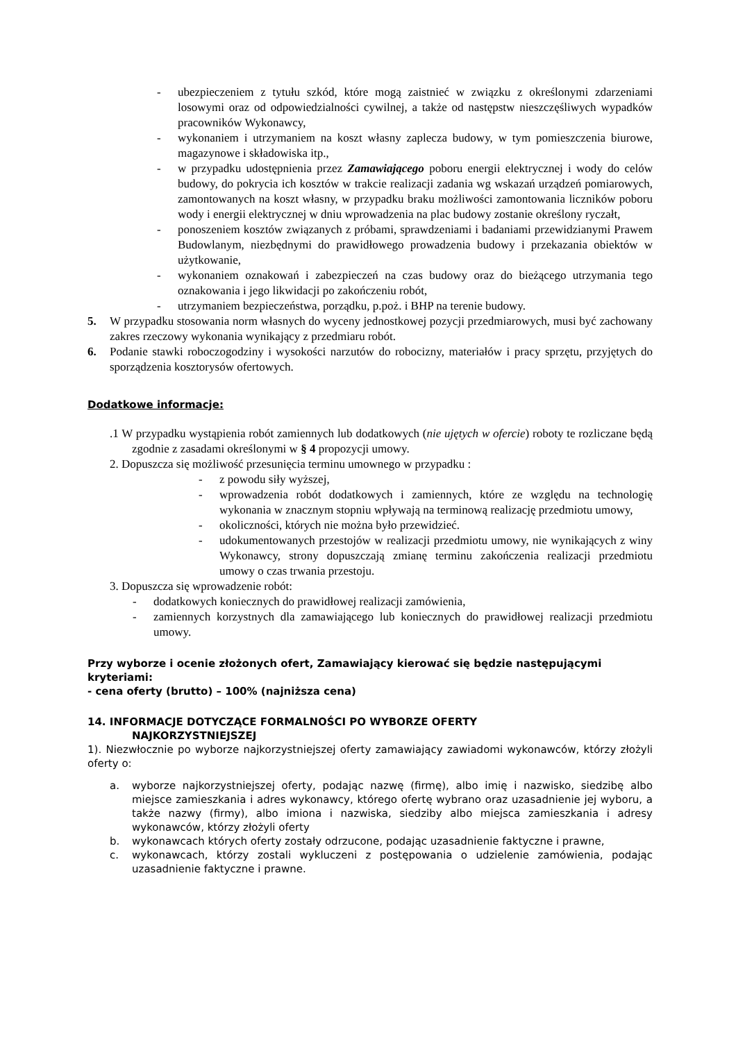- ubezpieczeniem z tytułu szkód, które mogą zaistnieć w związku z określonymi zdarzeniami losowymi oraz od odpowiedzialności cywilnej, a także od następstw nieszczęśliwych wypadków pracowników Wykonawcy,
- wykonaniem i utrzymaniem na koszt własny zaplecza budowy, w tym pomieszczenia biurowe, magazynowe i składowiska itp.,
- w przypadku udostępnienia przez Zamawiającego poboru energii elektrycznej i wody do celów budowy, do pokrycia ich kosztów w trakcie realizacji zadania wg wskazań urządzeń pomiarowych, zamontowanych na koszt własny, w przypadku braku możliwości zamontowania liczników poboru wody i energii elektrycznej w dniu wprowadzenia na plac budowy zostanie określony ryczałt,
- ponoszeniem kosztów związanych z próbami, sprawdzeniami i badaniami przewidzianymi Prawem Budowlanym, niezbędnymi do prawidłowego prowadzenia budowy i przekazania obiektów w użytkowanie,
- wykonaniem oznakowań i zabezpieczeń na czas budowy oraz do bieżącego utrzymania tego oznakowania i jego likwidacji po zakończeniu robót,
- utrzymaniem bezpieczeństwa, porządku, p.poż. i BHP na terenie budowy.
5. W przypadku stosowania norm własnych do wyceny jednostkowej pozycji przedmiarowych, musi być zachowany zakres rzeczowy wykonania wynikający z przedmiaru robót.
6. Podanie stawki roboczogodziny i wysokości narzutów do robocizny, materiałów i pracy sprzętu, przyjętych do sporządzenia kosztorysów ofertowych.
Dodatkowe informacje:
.1 W przypadku wystąpienia robót zamiennych lub dodatkowych (nie ujętych w ofercie) roboty te rozliczane będą zgodnie z zasadami określonymi w § 4 propozycji umowy.
2. Dopuszcza się możliwość przesunięcia terminu umownego w przypadku :
- z powodu siły wyższej,
- wprowadzenia robót dodatkowych i zamiennych, które ze względu na technologię wykonania w znacznym stopniu wpływają na terminową realizację przedmiotu umowy,
- okoliczności, których nie można było przewidzieć.
- udokumentowanych przestojów w realizacji przedmiotu umowy, nie wynikających z winy Wykonawcy, strony dopuszczają zmianę terminu zakończenia realizacji przedmiotu umowy o czas trwania przestoju.
3. Dopuszcza się wprowadzenie robót:
- dodatkowych koniecznych do prawidłowej realizacji zamówienia,
- zamiennych korzystnych dla zamawiającego lub koniecznych do prawidłowej realizacji przedmiotu umowy.
Przy wyborze i ocenie złożonych ofert, Zamawiający kierować się będzie następującymi kryteriami:
- cena oferty (brutto) – 100% (najniższa cena)
14. INFORMACJE DOTYCZĄCE FORMALNOŚCI PO WYBORZE OFERTY
NAJKORZYSTNIEJSZEJ
1). Niezwłocznie po wyborze najkorzystniejszej oferty zamawiający zawiadomi wykonawców, którzy złożyli oferty o:
a. wyborze najkorzystniejszej oferty, podając nazwę (firmę), albo imię i nazwisko, siedzibę albo miejsce zamieszkania i adres wykonawcy, którego ofertę wybrano oraz uzasadnienie jej wyboru, a także nazwy (firmy), albo imiona i nazwiska, siedziby albo miejsca zamieszkania i adresy wykonawców, którzy złożyli oferty
b. wykonawcach których oferty zostały odrzucone, podając uzasadnienie faktyczne i prawne,
c. wykonawcach, którzy zostali wykluczeni z postępowania o udzielenie zamówienia, podając uzasadnienie faktyczne i prawne.